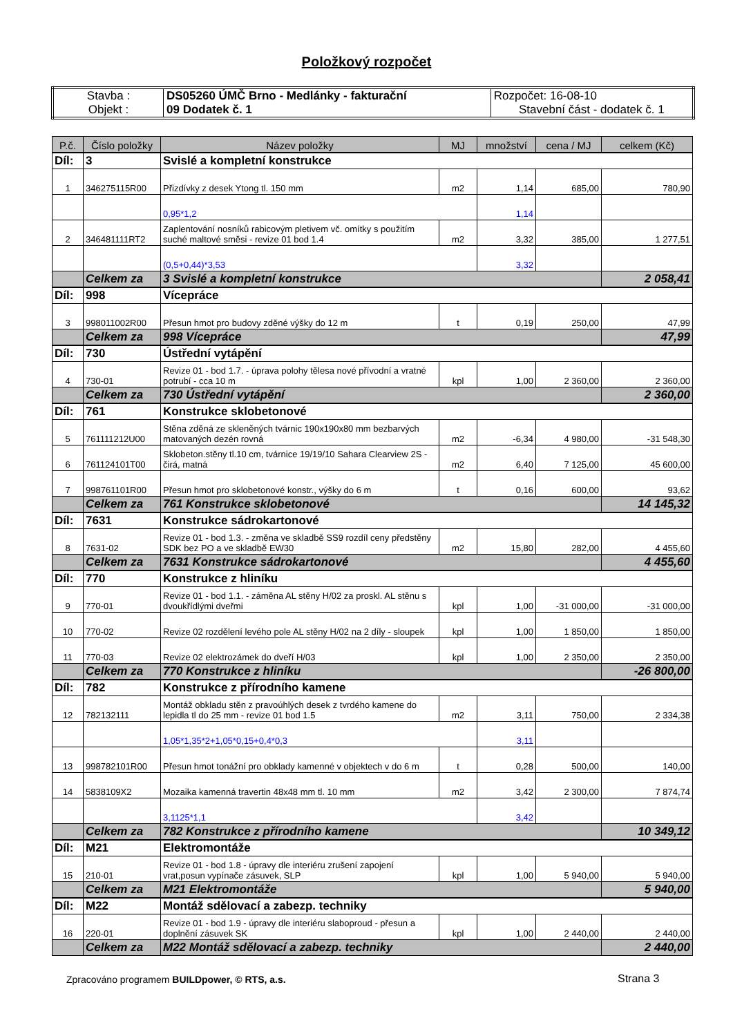Položkový rozpočet
| Stavba : | DS05260 ÚMČ Brno - Medlánky - fakturační | Rozpočet: 16-08-10 |
| Objekt : | 09 Dodatek č. 1 | Stavební část - dodatek č. 1 |
| P.č. | Číslo položky | Název položky | MJ | množství | cena / MJ | celkem (Kč) |
| --- | --- | --- | --- | --- | --- | --- |
| Díl: | 3 | Svislé a kompletní konstrukce | | | | |
| 1 | 346275115R00 | Přizdívky z desek Ytong tl. 150 mm | m2 | 1,14 | 685,00 | 780,90 |
| | | 0,95*1,2 | | 1,14 | | |
| 2 | 346481111RT2 | Zaplentování nosníků rabicovým pletivem vč. omítky s použitím suché maltové směsi - revize 01 bod 1.4 | m2 | 3,32 | 385,00 | 1 277,51 |
| | | (0,5+0,44)*3,53 | | 3,32 | | |
| | Celkem za | 3 Svislé a kompletní konstrukce | | | | 2 058,41 |
| Díl: | 998 | Vícepráce | | | | |
| 3 | 998011002R00 | Přesun hmot pro budovy zděné výšky do 12 m | t | 0,19 | 250,00 | 47,99 |
| | Celkem za | 998 Vícepráce | | | | 47,99 |
| Díl: | 730 | Ústřední vytápění | | | | |
| 4 | 730-01 | Revize 01 - bod 1.7. - úprava polohy tělesa nové přívodní a vratné potrubí - cca 10 m | kpl | 1,00 | 2 360,00 | 2 360,00 |
| | Celkem za | 730 Ústřední vytápění | | | | 2 360,00 |
| Díl: | 761 | Konstrukce sklobetonové | | | | |
| 5 | 761111212U00 | Stěna zděná ze skleněných tvárnic 190x190x80 mm bezbarvých matovaných dezén rovná | m2 | -6,34 | 4 980,00 | -31 548,30 |
| 6 | 761124101T00 | Sklobeton.stěny tl.10 cm, tvárnice 19/19/10 Sahara Clearview 2S - čirá, matná | m2 | 6,40 | 7 125,00 | 45 600,00 |
| 7 | 998761101R00 | Přesun hmot pro sklobetonové konstr., výšky do 6 m | t | 0,16 | 600,00 | 93,62 |
| | Celkem za | 761 Konstrukce sklobetonové | | | | 14 145,32 |
| Díl: | 7631 | Konstrukce sádrokartonové | | | | |
| 8 | 7631-02 | Revize 01 - bod 1.3. - změna ve skladbě SS9 rozdíl ceny předstěny SDK bez PO a ve skladbě EW30 | m2 | 15,80 | 282,00 | 4 455,60 |
| | Celkem za | 7631 Konstrukce sádrokartonové | | | | 4 455,60 |
| Díl: | 770 | Konstrukce z hliníku | | | | |
| 9 | 770-01 | Revize 01 - bod 1.1. - záměna AL stěny H/02 za proskl. AL stěnu s dvoukřídlými dveřmi | kpl | 1,00 | -31 000,00 | -31 000,00 |
| 10 | 770-02 | Revize 02 rozdělení levého pole AL stěny H/02 na 2 díly - sloupek | kpl | 1,00 | 1 850,00 | 1 850,00 |
| 11 | 770-03 | Revize 02 elektrozámek do dveří H/03 | kpl | 1,00 | 2 350,00 | 2 350,00 |
| | Celkem za | 770 Konstrukce z hliníku | | | | -26 800,00 |
| Díl: | 782 | Konstrukce z přírodního kamene | | | | |
| 12 | 782132111 | Montáž obkladu stěn z pravoúhlých desek z tvrdého kamene do lepidla tl do 25 mm - revize 01 bod 1.5 | m2 | 3,11 | 750,00 | 2 334,38 |
| | | 1,05*1,35*2+1,05*0,15+0,4*0,3 | | 3,11 | | |
| 13 | 998782101R00 | Přesun hmot tonážní pro obklady kamenné v objektech v do 6 m | t | 0,28 | 500,00 | 140,00 |
| 14 | 5838109X2 | Mozaika kamenná travertin 48x48 mm tl. 10 mm | m2 | 3,42 | 2 300,00 | 7 874,74 |
| | | 3,1125*1,1 | | 3,42 | | |
| | Celkem za | 782 Konstrukce z přírodního kamene | | | | 10 349,12 |
| Díl: | M21 | Elektromontáže | | | | |
| 15 | 210-01 | Revize 01 - bod 1.8 - úpravy dle interiéru zrušení zapojení vrat,posun vypínače zásuvek, SLP | kpl | 1,00 | 5 940,00 | 5 940,00 |
| | Celkem za | M21 Elektromontáže | | | | 5 940,00 |
| Díl: | M22 | Montáž sdělovací a zabezp. techniky | | | | |
| 16 | 220-01 | Revize 01 - bod 1.9 - úpravy dle interiéru slaboproud - přesun a doplnění zásuvek SK | kpl | 1,00 | 2 440,00 | 2 440,00 |
| | Celkem za | M22 Montáž sdělovací a zabezp. techniky | | | | 2 440,00 |
Zpracováno programem BUILDpower, © RTS, a.s.
Strana 3